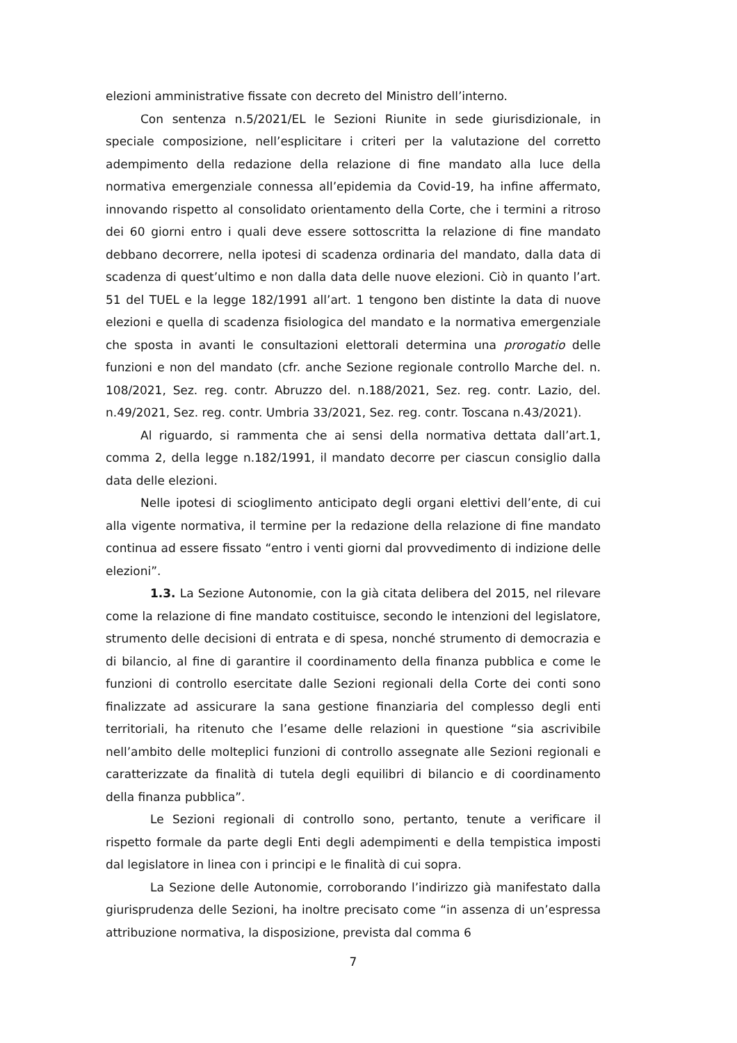elezioni amministrative fissate con decreto del Ministro dell’interno.
Con sentenza n.5/2021/EL le Sezioni Riunite in sede giurisdizionale, in speciale composizione, nell’esplicitare i criteri per la valutazione del corretto adempimento della redazione della relazione di fine mandato alla luce della normativa emergenziale connessa all’epidemia da Covid-19, ha infine affermato, innovando rispetto al consolidato orientamento della Corte, che i termini a ritroso dei 60 giorni entro i quali deve essere sottoscritta la relazione di fine mandato debbano decorrere, nella ipotesi di scadenza ordinaria del mandato, dalla data di scadenza di quest’ultimo e non dalla data delle nuove elezioni. Ciò in quanto l’art. 51 del TUEL e la legge 182/1991 all’art. 1 tengono ben distinte la data di nuove elezioni e quella di scadenza fisiologica del mandato e la normativa emergenziale che sposta in avanti le consultazioni elettorali determina una prorogatio delle funzioni e non del mandato (cfr. anche Sezione regionale controllo Marche del. n. 108/2021, Sez. reg. contr. Abruzzo del. n.188/2021, Sez. reg. contr. Lazio, del. n.49/2021, Sez. reg. contr. Umbria 33/2021, Sez. reg. contr. Toscana n.43/2021).
Al riguardo, si rammenta che ai sensi della normativa dettata dall’art.1, comma 2, della legge n.182/1991, il mandato decorre per ciascun consiglio dalla data delle elezioni.
Nelle ipotesi di scioglimento anticipato degli organi elettivi dell’ente, di cui alla vigente normativa, il termine per la redazione della relazione di fine mandato continua ad essere fissato “entro i venti giorni dal provvedimento di indizione delle elezioni”.
1.3. La Sezione Autonomie, con la già citata delibera del 2015, nel rilevare come la relazione di fine mandato costituisce, secondo le intenzioni del legislatore, strumento delle decisioni di entrata e di spesa, nonché strumento di democrazia e di bilancio, al fine di garantire il coordinamento della finanza pubblica e come le funzioni di controllo esercitate dalle Sezioni regionali della Corte dei conti sono finalizzate ad assicurare la sana gestione finanziaria del complesso degli enti territoriali, ha ritenuto che l’esame delle relazioni in questione “sia ascrivibile nell’ambito delle molteplici funzioni di controllo assegnate alle Sezioni regionali e caratterizzate da finalità di tutela degli equilibri di bilancio e di coordinamento della finanza pubblica”.
Le Sezioni regionali di controllo sono, pertanto, tenute a verificare il rispetto formale da parte degli Enti degli adempimenti e della tempistica imposti dal legislatore in linea con i principi e le finalità di cui sopra.
La Sezione delle Autonomie, corroborando l’indirizzo già manifestato dalla giurisprudenza delle Sezioni, ha inoltre precisato come “in assenza di un’espressa attribuzione normativa, la disposizione, prevista dal comma 6
7